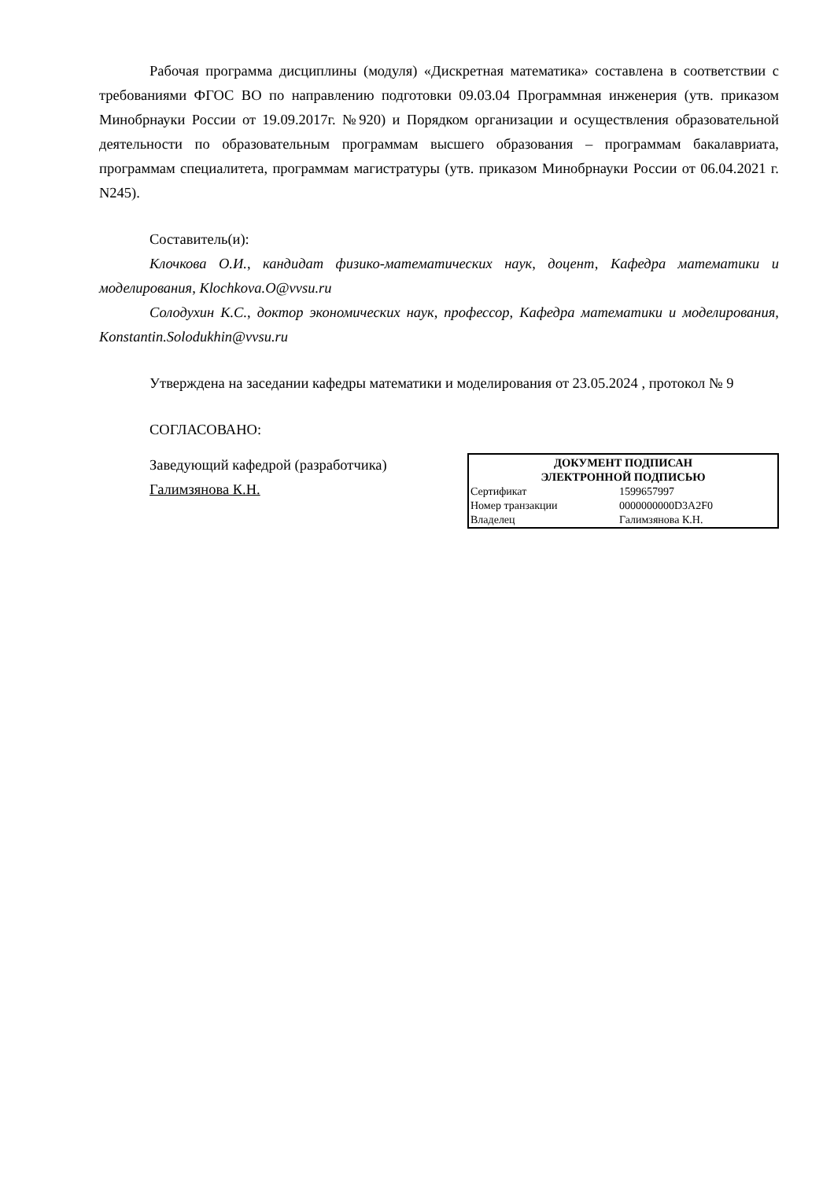Рабочая программа дисциплины (модуля) «Дискретная математика» составлена в соответствии с требованиями ФГОС ВО по направлению подготовки 09.03.04 Программная инженерия (утв. приказом Минобрнауки России от 19.09.2017г. №920) и Порядком организации и осуществления образовательной деятельности по образовательным программам высшего образования – программам бакалавриата, программам специалитета, программам магистратуры (утв. приказом Минобрнауки России от 06.04.2021 г. N245).
Составитель(и):
Клочкова О.И., кандидат физико-математических наук, доцент, Кафедра математики и моделирования, Klochkova.O@vvsu.ru
Солодухин К.С., доктор экономических наук, профессор, Кафедра математики и моделирования, Konstantin.Solodukhin@vvsu.ru
Утверждена на заседании кафедры математики и моделирования от 23.05.2024 , протокол № 9
СОГЛАСОВАНО:
Заведующий кафедрой (разработчика)
Галимзянова К.Н.
| ДОКУМЕНТ ПОДПИСАН ЭЛЕКТРОННОЙ ПОДПИСЬЮ | |
| --- | --- |
| Сертификат | 1599657997 |
| Номер транзакции | 0000000000D3A2F0 |
| Владелец | Галимзянова К.Н. |